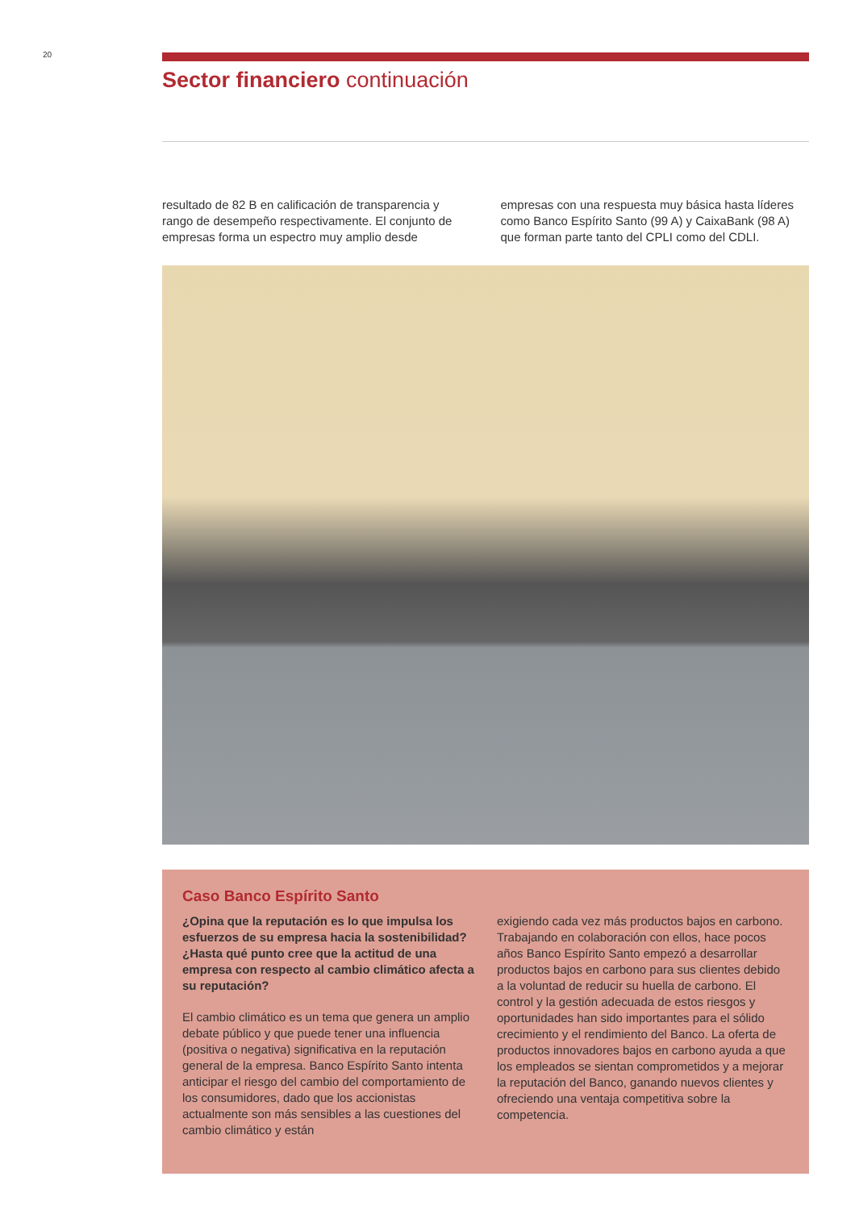20
Sector financiero continuación
resultado de 82 B en calificación de transparencia y rango de desempeño respectivamente. El conjunto de empresas forma un espectro muy amplio desde
empresas con una respuesta muy básica hasta líderes como Banco Espírito Santo (99 A) y CaixaBank (98 A) que forman parte tanto del CPLI como del CDLI.
Caso Banco Espírito Santo
¿Opina que la reputación es lo que impulsa los esfuerzos de su empresa hacia la sostenibilidad? ¿Hasta qué punto cree que la actitud de una empresa con respecto al cambio climático afecta a su reputación?
El cambio climático es un tema que genera un amplio debate público y que puede tener una influencia (positiva o negativa) significativa en la reputación general de la empresa. Banco Espírito Santo intenta anticipar el riesgo del cambio del comportamiento de los consumidores, dado que los accionistas actualmente son más sensibles a las cuestiones del cambio climático y están
exigiendo cada vez más productos bajos en carbono. Trabajando en colaboración con ellos, hace pocos años Banco Espírito Santo empezó a desarrollar productos bajos en carbono para sus clientes debido a la voluntad de reducir su huella de carbono. El control y la gestión adecuada de estos riesgos y oportunidades han sido importantes para el sólido crecimiento y el rendimiento del Banco. La oferta de productos innovadores bajos en carbono ayuda a que los empleados se sientan comprometidos y a mejorar la reputación del Banco, ganando nuevos clientes y ofreciendo una ventaja competitiva sobre la competencia.